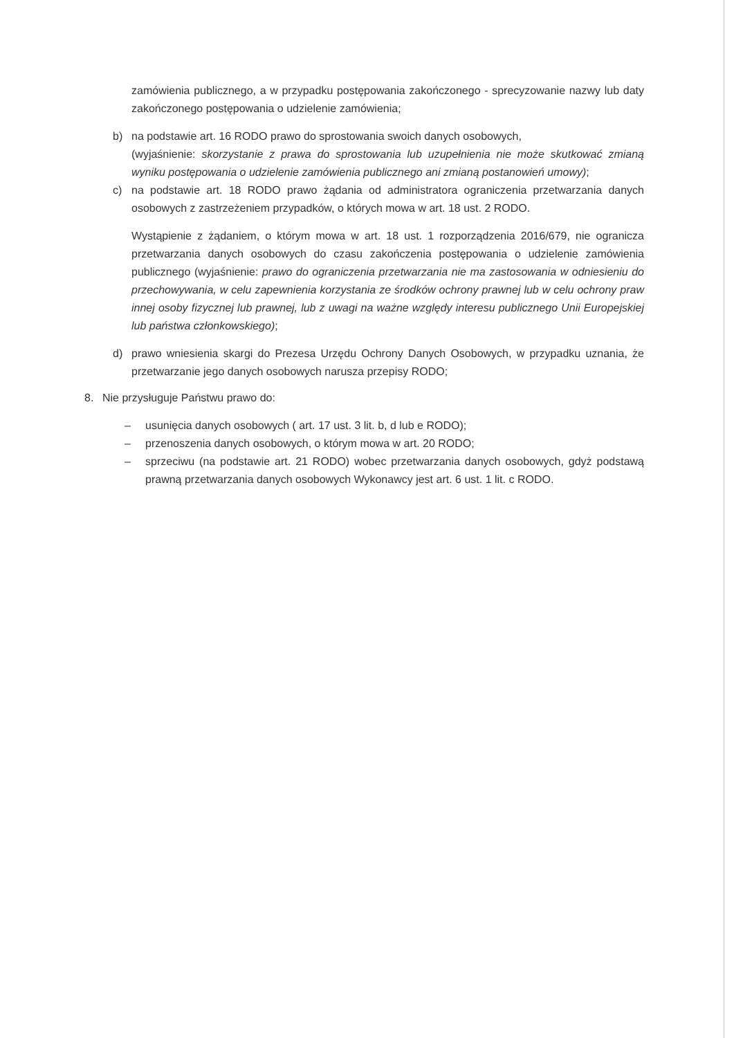zamówienia publicznego, a w przypadku postępowania zakończonego - sprecyzowanie nazwy lub daty zakończonego postępowania o udzielenie zamówienia;
b) na podstawie art. 16 RODO prawo do sprostowania swoich danych osobowych,
(wyjaśnienie: skorzystanie z prawa do sprostowania lub uzupełnienia nie może skutkować zmianą wyniku postępowania o udzielenie zamówienia publicznego ani zmianą postanowień umowy);
c) na podstawie art. 18 RODO prawo żądania od administratora ograniczenia przetwarzania danych osobowych z zastrzeżeniem przypadków, o których mowa w art. 18 ust. 2 RODO.
Wystąpienie z żądaniem, o którym mowa w art. 18 ust. 1 rozporządzenia 2016/679, nie ogranicza przetwarzania danych osobowych do czasu zakończenia postępowania o udzielenie zamówienia publicznego (wyjaśnienie: prawo do ograniczenia przetwarzania nie ma zastosowania w odniesieniu do przechowywania, w celu zapewnienia korzystania ze środków ochrony prawnej lub w celu ochrony praw innej osoby fizycznej lub prawnej, lub z uwagi na ważne względy interesu publicznego Unii Europejskiej lub państwa członkowskiego);
d) prawo wniesienia skargi do Prezesa Urzędu Ochrony Danych Osobowych, w przypadku uznania, że przetwarzanie jego danych osobowych narusza przepisy RODO;
8. Nie przysługuje Państwu prawo do:
– usunięcia danych osobowych ( art. 17 ust. 3 lit. b, d lub e RODO);
– przenoszenia danych osobowych, o którym mowa w art. 20 RODO;
– sprzeciwu (na podstawie art. 21 RODO) wobec przetwarzania danych osobowych, gdyż podstawą prawną przetwarzania danych osobowych Wykonawcy jest art. 6 ust. 1 lit. c RODO.